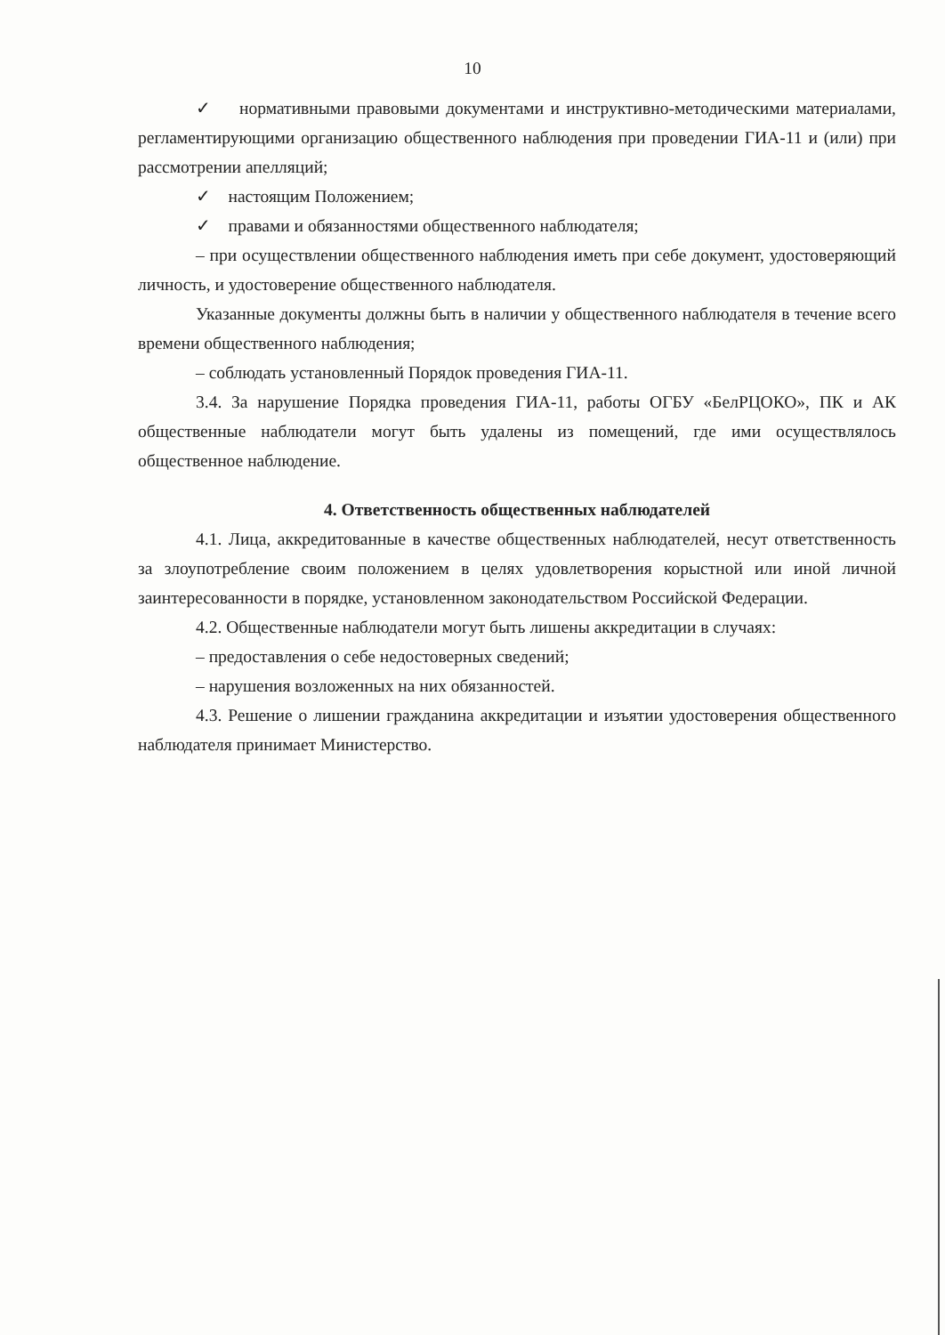10
✓ нормативными правовыми документами и инструктивно-методическими материалами, регламентирующими организацию общественного наблюдения при проведении ГИА-11 и (или) при рассмотрении апелляций;
✓ настоящим Положением;
✓ правами и обязанностями общественного наблюдателя;
– при осуществлении общественного наблюдения иметь при себе документ, удостоверяющий личность, и удостоверение общественного наблюдателя.
Указанные документы должны быть в наличии у общественного наблюдателя в течение всего времени общественного наблюдения;
– соблюдать установленный Порядок проведения ГИА-11.
3.4. За нарушение Порядка проведения ГИА-11, работы ОГБУ «БелРЦОКО», ПК и АК общественные наблюдатели могут быть удалены из помещений, где ими осуществлялось общественное наблюдение.
4. Ответственность общественных наблюдателей
4.1. Лица, аккредитованные в качестве общественных наблюдателей, несут ответственность за злоупотребление своим положением в целях удовлетворения корыстной или иной личной заинтересованности в порядке, установленном законодательством Российской Федерации.
4.2. Общественные наблюдатели могут быть лишены аккредитации в случаях:
– предоставления о себе недостоверных сведений;
– нарушения возложенных на них обязанностей.
4.3. Решение о лишении гражданина аккредитации и изъятии удостоверения общественного наблюдателя принимает Министерство.